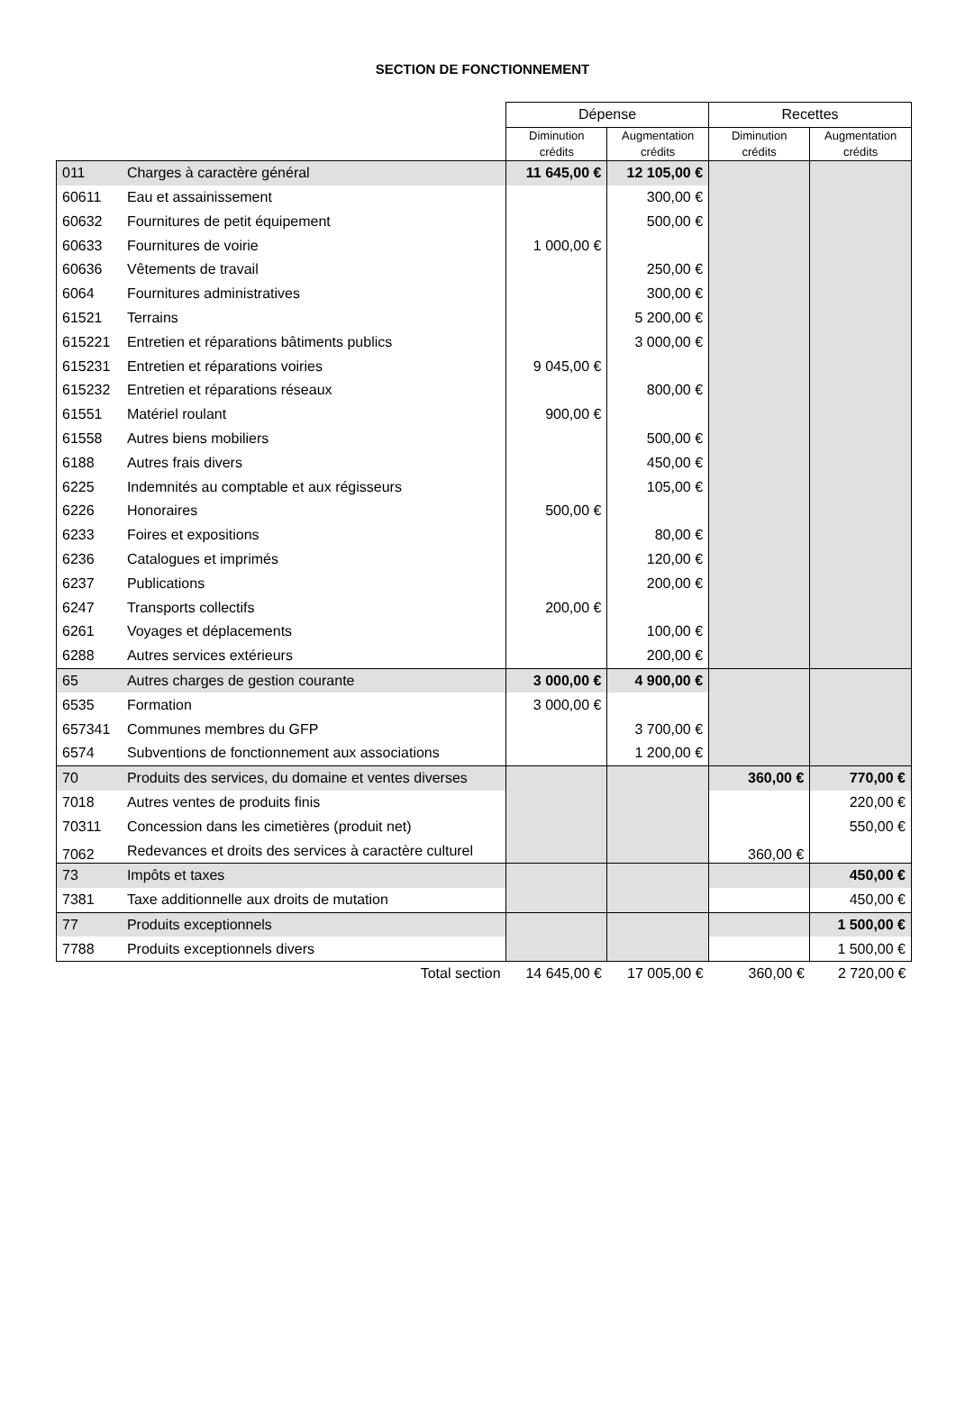SECTION DE FONCTIONNEMENT
| | | Dépense | | Recettes | |
| | | Diminution crédits | Augmentation crédits | Diminution crédits | Augmentation crédits |
| 011 | Charges à caractère général | 11 645,00 € | 12 105,00 € | | |
| 60611 | Eau et assainissement | | 300,00 € | | |
| 60632 | Fournitures de petit équipement | | 500,00 € | | |
| 60633 | Fournitures de voirie | 1 000,00 € | | | |
| 60636 | Vêtements de travail | | 250,00 € | | |
| 6064 | Fournitures administratives | | 300,00 € | | |
| 61521 | Terrains | | 5 200,00 € | | |
| 615221 | Entretien et réparations bâtiments publics | | 3 000,00 € | | |
| 615231 | Entretien et réparations voiries | 9 045,00 € | | | |
| 615232 | Entretien et réparations réseaux | | 800,00 € | | |
| 61551 | Matériel roulant | 900,00 € | | | |
| 61558 | Autres biens mobiliers | | 500,00 € | | |
| 6188 | Autres frais divers | | 450,00 € | | |
| 6225 | Indemnités au comptable et aux régisseurs | | 105,00 € | | |
| 6226 | Honoraires | 500,00 € | | | |
| 6233 | Foires et expositions | | 80,00 € | | |
| 6236 | Catalogues et imprimés | | 120,00 € | | |
| 6237 | Publications | | 200,00 € | | |
| 6247 | Transports collectifs | 200,00 € | | | |
| 6261 | Voyages et déplacements | | 100,00 € | | |
| 6288 | Autres services extérieurs | | 200,00 € | | |
| 65 | Autres charges de gestion courante | 3 000,00 € | 4 900,00 € | | |
| 6535 | Formation | 3 000,00 € | | | |
| 657341 | Communes membres du GFP | | 3 700,00 € | | |
| 6574 | Subventions de fonctionnement aux associations | | 1 200,00 € | | |
| 70 | Produits des services, du domaine et ventes diverses | | | 360,00 € | 770,00 € |
| 7018 | Autres ventes de produits finis | | | | 220,00 € |
| 70311 | Concession dans les cimetières (produit net) | | | | 550,00 € |
| 7062 | Redevances et droits des services à caractère culturel | | | 360,00 € | |
| 73 | Impôts et taxes | | | | 450,00 € |
| 7381 | Taxe additionnelle aux droits de mutation | | | | 450,00 € |
| 77 | Produits exceptionnels | | | | 1 500,00 € |
| 7788 | Produits exceptionnels divers | | | | 1 500,00 € |
| | Total section | 14 645,00 € | 17 005,00 € | 360,00 € | 2 720,00 € |